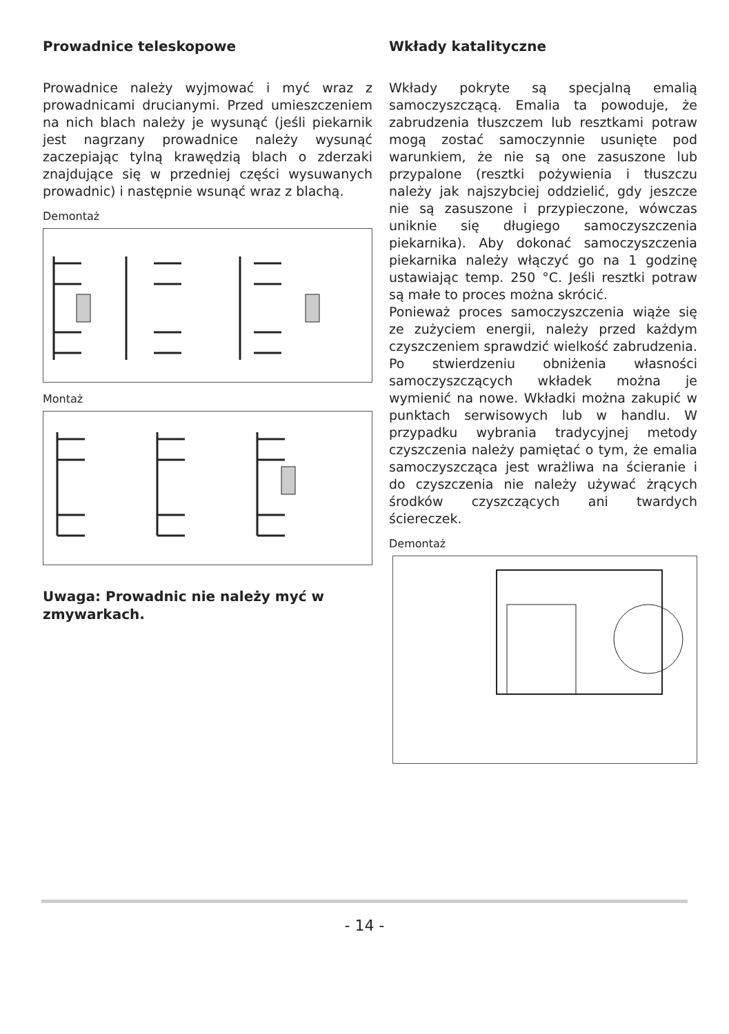Prowadnice teleskopowe
Prowadnice należy wyjmować i myć wraz z prowadnicami drucianymi. Przed umieszczeniem na nich blach należy je wysunąć (jeśli piekarnik jest nagrzany prowadnice należy wysunąć zaczepiając tylną krawędzią blach o zderzaki znajdujące się w przedniej części wysuwanych prowadnic) i następnie wsunąć wraz z blachą.
Demontaż
Montaż
Uwaga: Prowadnic nie należy myć w zmywarkach.
Wkłady katalityczne
Wkłady pokryte są specjalną emalią samoczyszczącą. Emalia ta powoduje, że zabrudzenia tłuszczem lub resztkami potraw mogą zostać samoczynnie usunięte pod warunkiem, że nie są one zasuszone lub przypalone (resztki pożywienia i tłuszczu należy jak najszybciej oddzielić, gdy jeszcze nie są zasuszone i przypieczone, wówczas uniknie się długiego samoczyszczenia piekarnika). Aby dokonać samoczyszczenia piekarnika należy włączyć go na 1 godzinę ustawiając temp. 250 °C. Jeśli resztki potraw są małe to proces można skrócić.
Ponieważ proces samoczyszczenia wiąże się ze zużyciem energii, należy przed każdym czyszczeniem sprawdzić wielkość zabrudzenia. Po stwierdzeniu obniżenia własności samoczyszczących wkładek można je wymienić na nowe. Wkładki można zakupić w punktach serwisowych lub w handlu. W przypadku wybrania tradycyjnej metody czyszczenia należy pamiętać o tym, że emalia samoczyszcząca jest wrażliwa na ścieranie i do czyszczenia nie należy używać żrących środków czyszczących ani twardych ściereczek.
Demontaż
- 14 -